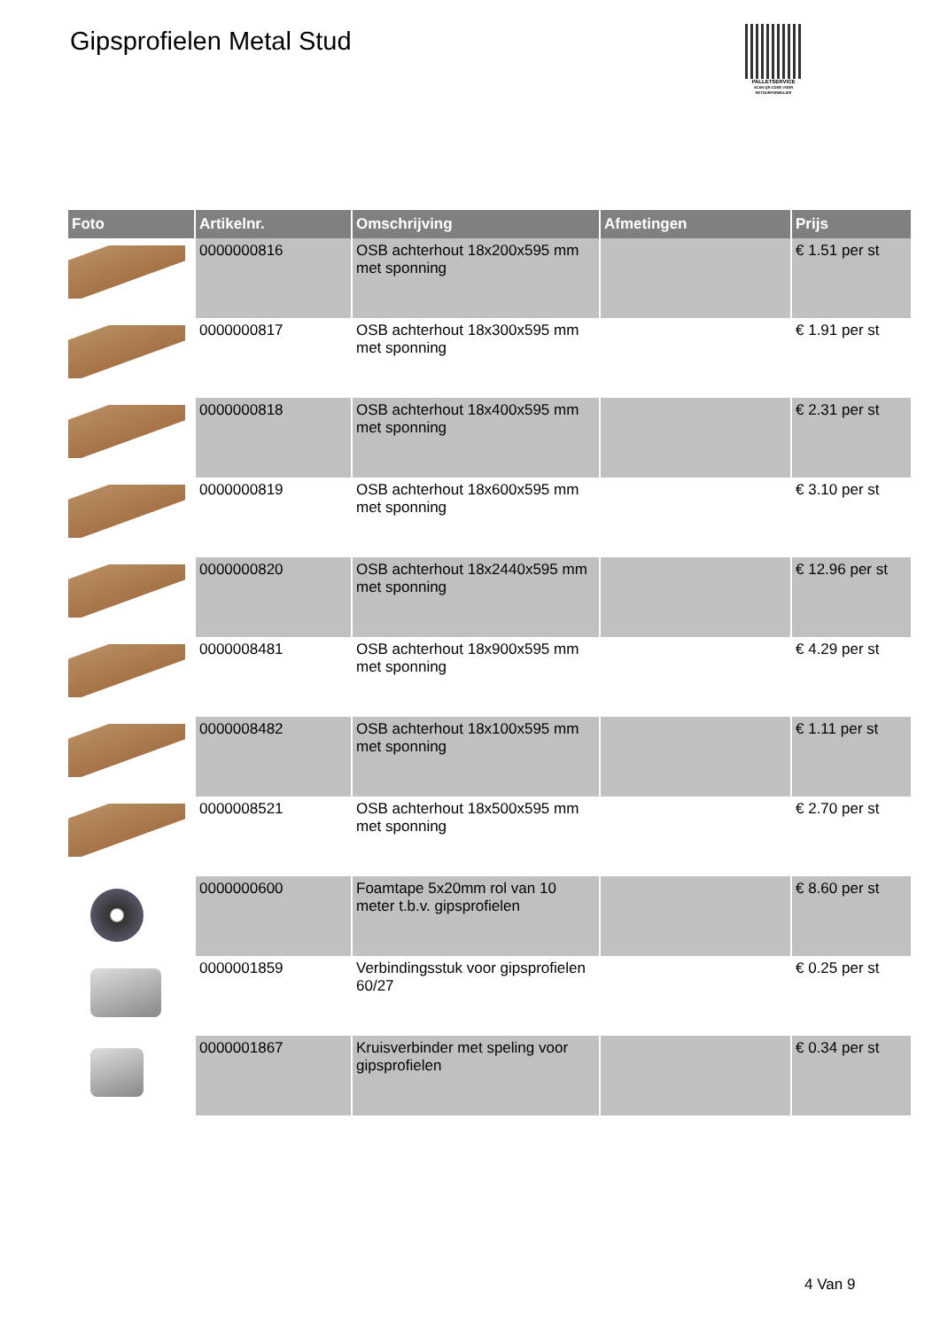Gipsprofielen Metal Stud
PALLETSERVICE
SCAN QR-CODE VOOR RETOURFORMULIER
| Foto | Artikelnr. | Omschrijving | Afmetingen | Prijs |
| --- | --- | --- | --- | --- |
| | 0000000816 | OSB achterhout 18x200x595 mm met sponning | | € 1.51 per st |
| | 0000000817 | OSB achterhout 18x300x595 mm met sponning | | € 1.91 per st |
| | 0000000818 | OSB achterhout 18x400x595 mm met sponning | | € 2.31 per st |
| | 0000000819 | OSB achterhout 18x600x595 mm met sponning | | € 3.10 per st |
| | 0000000820 | OSB achterhout 18x2440x595 mm met sponning | | € 12.96 per st |
| | 0000008481 | OSB achterhout 18x900x595 mm met sponning | | € 4.29 per st |
| | 0000008482 | OSB achterhout 18x100x595 mm met sponning | | € 1.11 per st |
| | 0000008521 | OSB achterhout 18x500x595 mm met sponning | | € 2.70 per st |
| | 0000000600 | Foamtape 5x20mm rol van 10 meter t.b.v. gipsprofielen | | € 8.60 per st |
| | 0000001859 | Verbindingsstuk voor gipsprofielen 60/27 | | € 0.25 per st |
| | 0000001867 | Kruisverbinder met speling voor gipsprofielen | | € 0.34 per st |
4 Van 9